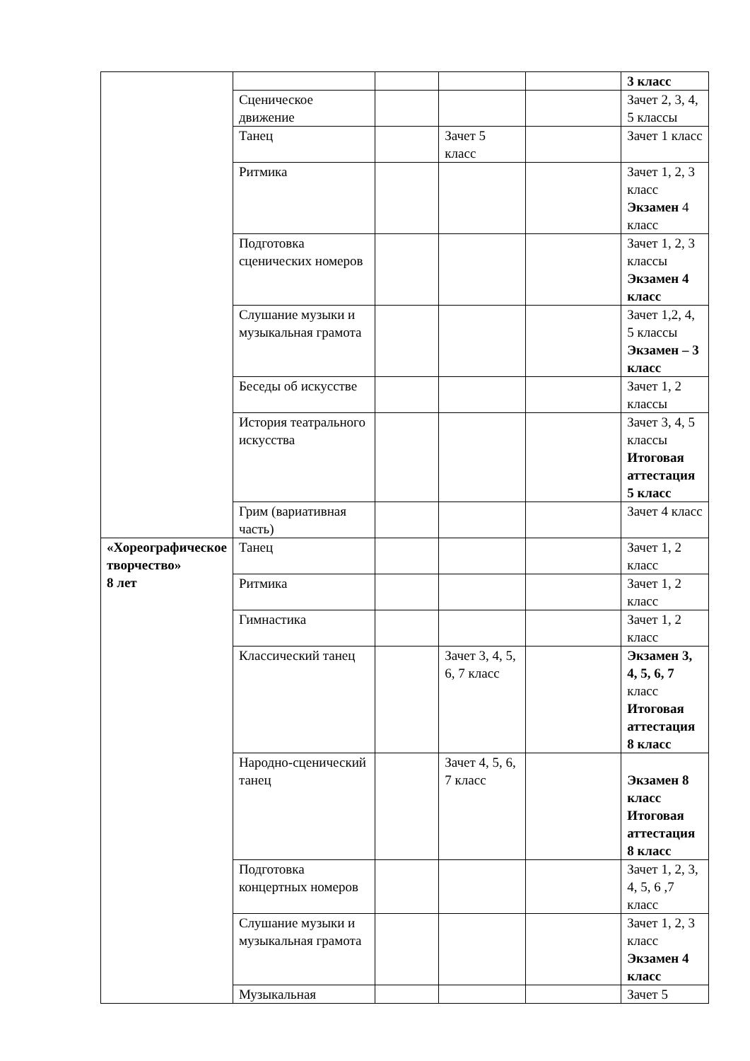| | | | | | 3 класс |
| | Сценическое движение | | | | Зачет 2, 3, 4, 5 классы |
| | Танец | | Зачет 5 класс | | Зачет 1 класс |
| | Ритмика | | | | Зачет 1, 2, 3 класс Экзамен 4 класс |
| | Подготовка сценических номеров | | | | Зачет 1, 2, 3 классы Экзамен 4 класс |
| | Слушание музыки и музыкальная грамота | | | | Зачет 1,2, 4, 5 классы Экзамен – 3 класс |
| | Беседы об искусстве | | | | Зачет 1, 2 классы |
| | История театрального искусства | | | | Зачет 3, 4, 5 классы Итоговая аттестация 5 класс |
| | Грим (вариативная часть) | | | | Зачет 4 класс |
| «Хореографическое творчество» 8 лет | Танец | | | | Зачет 1, 2 класс |
| | Ритмика | | | | Зачет 1, 2 класс |
| | Гимнастика | | | | Зачет 1, 2 класс |
| | Классический танец | | Зачет 3, 4, 5, 6, 7 класс | | Экзамен 3, 4, 5, 6, 7 класс Итоговая аттестация 8 класс |
| | Народно-сценический танец | | Зачет 4, 5, 6, 7 класс | | Экзамен 8 класс Итоговая аттестация 8 класс |
| | Подготовка концертных номеров | | | | Зачет 1, 2, 3, 4, 5, 6 ,7 класс |
| | Слушание музыки и музыкальная грамота | | | | Зачет 1, 2, 3 класс Экзамен 4 класс |
| | Музыкальная | | | | Зачет 5 |